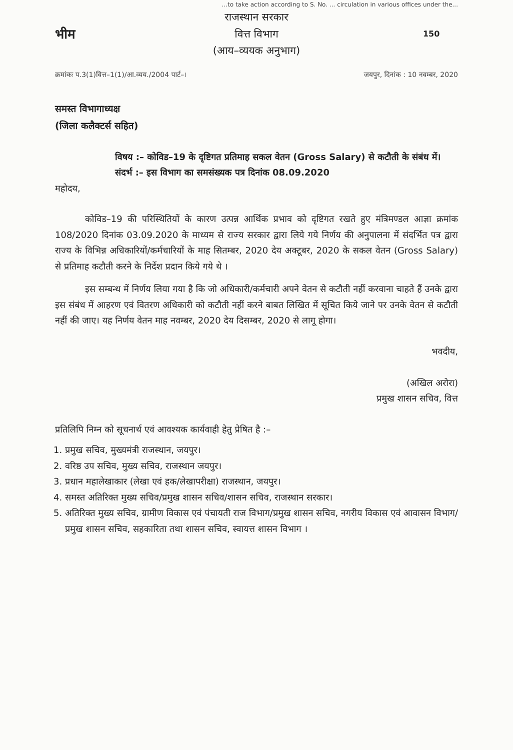...to take action according to S. No. ... circulation in various offices under the...
भीम
राजस्थान सरकार
वित्त विभाग
(आय–व्ययक अनुभाग)
150
क्रमांकः प.3(1)वित्त–1(1)/आ.व्यय./2004 पार्ट–। जयपुर, दिनांक : 10 नवम्बर, 2020
समस्त विभागाध्यक्ष
(जिला कलैक्टर्स सहित)
विषय :– कोविड–19 के दृष्टिगत प्रतिमाह सकल वेतन (Gross Salary) से कटौती के संबंध में।
संदर्भ :– इस विभाग का समसंख्यक पत्र दिनांक 08.09.2020
महोदय,
कोविड–19 की परिस्थितियों के कारण उत्पन्न आर्थिक प्रभाव को दृष्टिगत रखते हुए मंत्रिमण्डल आज्ञा क्रमांक 108/2020 दिनांक 03.09.2020 के माध्यम से राज्य सरकार द्वारा लिये गये निर्णय की अनुपालना में संदर्भित पत्र द्वारा राज्य के विभिन्न अधिकारियों/कर्मचारियों के माह सितम्बर, 2020 देय अक्टूबर, 2020 के सकल वेतन (Gross Salary) से प्रतिमाह कटौती करने के निर्देश प्रदान किये गये थे ।
इस सम्बन्ध में निर्णय लिया गया है कि जो अधिकारी/कर्मचारी अपने वेतन से कटौती नहीं करवाना चाहते हैं उनके द्वारा इस संबंध में आहरण एवं वितरण अधिकारी को कटौती नहीं करने बाबत लिखित में सूचित किये जाने पर उनके वेतन से कटौती नहीं की जाए। यह निर्णय वेतन माह नवम्बर, 2020 देय दिसम्बर, 2020 से लागू होगा।
भवदीय,
(अखिल अरोरा)
प्रमुख शासन सचिव, वित्त
प्रतिलिपि निम्न को सूचनार्थ एवं आवश्यक कार्यवाही हेतु प्रेषित है :–
1. प्रमुख सचिव, मुख्यमंत्री राजस्थान, जयपुर।
2. वरिष्ठ उप सचिव, मुख्य सचिव, राजस्थान जयपुर।
3. प्रधान महालेखाकार (लेखा एवं हक/लेखापरीक्षा) राजस्थान, जयपुर।
4. समस्त अतिरिक्त मुख्य सचिव/प्रमुख शासन सचिव/शासन सचिव, राजस्थान सरकार।
5. अतिरिक्त मुख्य सचिव, ग्रामीण विकास एवं पंचायती राज विभाग/प्रमुख शासन सचिव, नगरीय विकास एवं आवासन विभाग/प्रमुख शासन सचिव, सहकारिता तथा शासन सचिव, स्वायत्त शासन विभाग ।